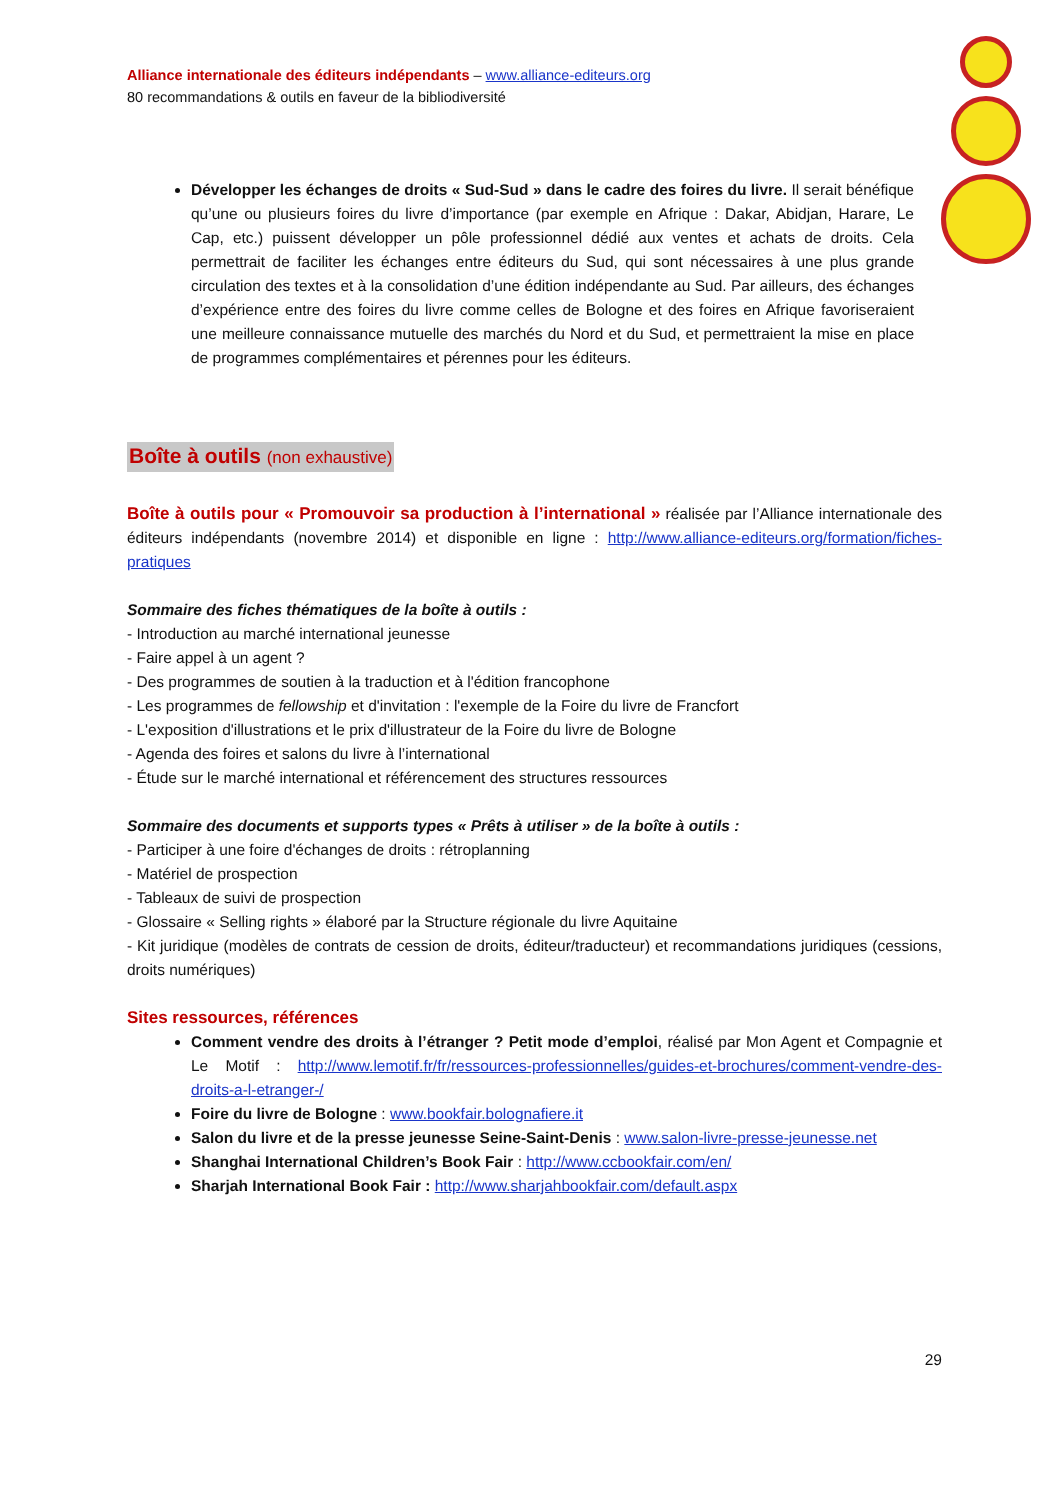Alliance internationale des éditeurs indépendants – www.alliance-editeurs.org
80 recommandations & outils en faveur de la bibliodiversité
Développer les échanges de droits « Sud-Sud » dans le cadre des foires du livre. Il serait bénéfique qu’une ou plusieurs foires du livre d’importance (par exemple en Afrique : Dakar, Abidjan, Harare, Le Cap, etc.) puissent développer un pôle professionnel dédié aux ventes et achats de droits. Cela permettrait de faciliter les échanges entre éditeurs du Sud, qui sont nécessaires à une plus grande circulation des textes et à la consolidation d’une édition indépendante au Sud. Par ailleurs, des échanges d’expérience entre des foires du livre comme celles de Bologne et des foires en Afrique favoriseraient une meilleure connaissance mutuelle des marchés du Nord et du Sud, et permettraient la mise en place de programmes complémentaires et pérennes pour les éditeurs.
Boîte à outils (non exhaustive)
Boîte à outils pour « Promouvoir sa production à l’international » réalisée par l’Alliance internationale des éditeurs indépendants (novembre 2014) et disponible en ligne : http://www.alliance-editeurs.org/formation/fiches-pratiques
Sommaire des fiches thématiques de la boîte à outils :
- Introduction au marché international jeunesse
- Faire appel à un agent ?
- Des programmes de soutien à la traduction et à l'édition francophone
- Les programmes de fellowship et d'invitation : l'exemple de la Foire du livre de Francfort
- L'exposition d'illustrations et le prix d'illustrateur de la Foire du livre de Bologne
- Agenda des foires et salons du livre à l’international
- Étude sur le marché international et référencement des structures ressources
Sommaire des documents et supports types « Prêts à utiliser » de la boîte à outils :
- Participer à une foire d'échanges de droits : rétroplanning
- Matériel de prospection
- Tableaux de suivi de prospection
- Glossaire « Selling rights » élaboré par la Structure régionale du livre Aquitaine
- Kit juridique (modèles de contrats de cession de droits, éditeur/traducteur) et recommandations juridiques (cessions, droits numériques)
Sites ressources, références
Comment vendre des droits à l’étranger ? Petit mode d’emploi, réalisé par Mon Agent et Compagnie et Le Motif : http://www.lemotif.fr/fr/ressources-professionnelles/guides-et-brochures/comment-vendre-des-droits-a-l-etranger-/
Foire du livre de Bologne : www.bookfair.bolognafiere.it
Salon du livre et de la presse jeunesse Seine-Saint-Denis : www.salon-livre-presse-jeunesse.net
Shanghai International Children’s Book Fair : http://www.ccbookfair.com/en/
Sharjah International Book Fair : http://www.sharjahbookfair.com/default.aspx
29